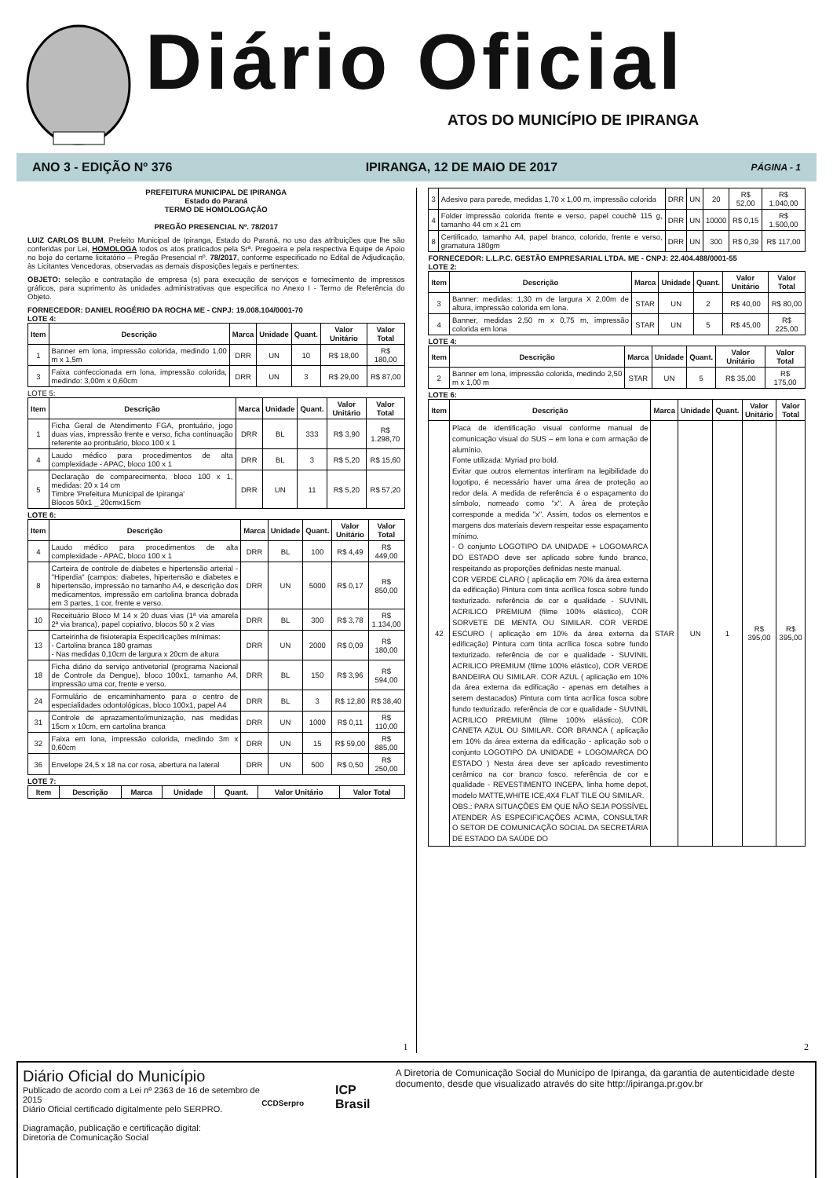Diário Oficial
ATOS DO MUNICÍPIO DE IPIRANGA
ANO 3 - EDIÇÃO Nº 376 IPIRANGA, 12 DE MAIO DE 2017 PÁGINA - 1
PREFEITURA MUNICIPAL DE IPIRANGA
Estado do Paraná
TERMO DE HOMOLOGAÇÃO
PREGÃO PRESENCIAL Nº. 78/2017
LUIZ CARLOS BLUM, Prefeito Municipal de Ipiranga, Estado do Paraná, no uso das atribuições que lhe são conferidas por Lei, HOMOLOGA todos os atos praticados pela Srª. Pregoeira e pela respectiva Equipe de Apoio no bojo do certame licitatório – Pregão Presencial nº. 78/2017, conforme especificado no Edital de Adjudicação, às Licitantes Vencedoras, observadas as demais disposições legais e pertinentes:
OBJETO: seleção e contratação de empresa (s) para execução de serviços e fornecimento de impressos gráficos, para suprimento às unidades administrativas que especifica no Anexo I - Termo de Referência do Objeto.
FORNECEDOR: DANIEL ROGÉRIO DA ROCHA ME - CNPJ: 19.008.104/0001-70
LOTE 4:
| Item | Descrição | Marca | Unidade | Quant. | Valor Unitário | Valor Total |
| --- | --- | --- | --- | --- | --- | --- |
| 1 | Banner em lona, impressão colorida, medindo 1,00 m x 1,5m | DRR | UN | 10 | R$ 18,00 | R$ 180,00 |
| 3 | Faixa confeccionada em lona, impressão colorida, medindo: 3,00m x 0,60cm | DRR | UN | 3 | R$ 29,00 | R$ 87,00 |
LOTE 5:
| Item | Descrição | Marca | Unidade | Quant. | Valor Unitário | Valor Total |
| --- | --- | --- | --- | --- | --- | --- |
| 1 | Ficha Geral de Atendimento FGA, prontuário, jogo duas vias, impressão frente e verso, ficha continuação referente ao prontuário, bloco 100 x 1 | DRR | BL | 333 | R$ 3,90 | R$ 1.298,70 |
| 4 | Laudo médico para procedimentos de alta complexidade - APAC, bloco 100 x 1 | DRR | BL | 3 | R$ 5,20 | R$ 15,60 |
| 5 | Declaração de comparecimento, bloco 100 x 1, medidas: 20 x 14 cm Timbre 'Prefeitura Municipal de Ipiranga' Blocos 50x1 _ 20cmx15cm | DRR | UN | 11 | R$ 5,20 | R$ 57,20 |
LOTE 6:
| Item | Descrição | Marca | Unidade | Quant. | Valor Unitário | Valor Total |
| --- | --- | --- | --- | --- | --- | --- |
| 4 | Laudo médico para procedimentos de alta complexidade - APAC, bloco 100 x 1 | DRR | BL | 100 | R$ 4,49 | R$ 449,00 |
| 8 | Carteira de controle de diabetes e hipertensão arterial - "Hiperdia" (campos: diabetes, hipertensão e diabetes e hipertensão, impressão no tamanho A4, e descrição dos medicamentos, impressão em cartolina branca dobrada em 3 partes, 1 cor, frente e verso. | DRR | UN | 5000 | R$ 0,17 | R$ 850,00 |
| 10 | Receituário Bloco M 14 x 20 duas vias (1ª via amarela 2ª via branca), papel copiativo, blocos 50 x 2 vias | DRR | BL | 300 | R$ 3,78 | R$ 1.134,00 |
| 13 | Carteirinha de fisioterapia Especificações mínimas: - Cartolina branca 180 gramas - Nas medidas 0,10cm de largura x 20cm de altura | DRR | UN | 2000 | R$ 0,09 | R$ 180,00 |
| 18 | Ficha diário do serviço antivetorial (programa Nacional de Controle da Dengue), bloco 100x1, tamanho A4, impressão uma cor, frente e verso. | DRR | BL | 150 | R$ 3,96 | R$ 594,00 |
| 24 | Formulário de encaminhamento para o centro de especialidades odontológicas, bloco 100x1, papel A4 | DRR | BL | 3 | R$ 12,80 | R$ 38,40 |
| 31 | Controle de aprazamento/imunização, nas medidas 15cm x 10cm, em cartolina branca | DRR | UN | 1000 | R$ 0,11 | R$ 110,00 |
| 32 | Faixa em lona, impressão colorida, medindo 3m x 0,60cm | DRR | UN | 15 | R$ 59,00 | R$ 885,00 |
| 36 | Envelope 24,5 x 18 na cor rosa, abertura na lateral | DRR | UN | 500 | R$ 0,50 | R$ 250,00 |
LOTE 7:
| Item | Descrição | Marca | Unidade | Quant. | Valor Unitário | Valor Total |
| --- | --- | --- | --- | --- | --- | --- |
1
| 3 | Adesivo para parede, medidas 1,70 x 1,00 m, impressão colorida | DRR | UN | 20 | R$ 52,00 | R$ 1.040,00 |
| 4 | Folder impressão colorida frente e verso, papel couchê 115 g, tamanho 44 cm x 21 cm | DRR | UN | 10000 | R$ 0,15 | R$ 1.500,00 |
| 8 | Certificado, tamanho A4, papel branco, colorido, frente e verso, gramatura 180gm | DRR | UN | 300 | R$ 0,39 | R$ 117,00 |
FORNECEDOR: L.L.P.C. GESTÃO EMPRESARIAL LTDA. ME - CNPJ: 22.404.488/0001-55
LOTE 2:
| Item | Descrição | Marca | Unidade | Quant. | Valor Unitário | Valor Total |
| --- | --- | --- | --- | --- | --- | --- |
| 3 | Banner: medidas: 1,30 m de largura X 2,00m de altura, impressão colorida em lona. | STAR | UN | 2 | R$ 40,00 | R$ 80,00 |
| 4 | Banner, medidas 2,50 m x 0,75 m, impressão colorida em lona | STAR | UN | 5 | R$ 45,00 | R$ 225,00 |
LOTE 4:
| Item | Descrição | Marca | Unidade | Quant. | Valor Unitário | Valor Total |
| --- | --- | --- | --- | --- | --- | --- |
| 2 | Banner em lona, impressão colorida, medindo 2,50 m x 1,00 m | STAR | UN | 5 | R$ 35,00 | R$ 175,00 |
LOTE 6:
| Item | Descrição | Marca | Unidade | Quant. | Valor Unitário | Valor Total |
| --- | --- | --- | --- | --- | --- | --- |
| 42 | Placa de identificação visual conforme manual de comunicação visual do SUS – em lona e com armação de alumínio. Fonte utilizada: Myriad pro bold. Evitar que outros elementos interfiram na legibilidade do logotipo, é necessário haver uma área de proteção ao redor dela. A medida de referência é o espaçamento do símbolo, nomeado como "x". A área de proteção corresponde a medida "x". Assim, todos os elementos e margens dos materiais devem respeitar esse espaçamento mínimo. - O conjunto LOGOTIPO DA UNIDADE + LOGOMARCA DO ESTADO deve ser aplicado sobre fundo branco, respeitando as proporções definidas neste manual. COR VERDE CLARO ( aplicação em 70% da área externa da edificação) Pintura com tinta acrílica fosca sobre fundo texturizado. referência de cor e qualidade - SUVINIL ACRILICO PREMIUM (filme 100% elástico), COR SORVETE DE MENTA OU SIMILAR. COR VERDE ESCURO ( aplicação em 10% da área externa da edificação) Pintura com tinta acrílica fosca sobre fundo texturizado. referência de cor e qualidade - SUVINIL ACRILICO PREMIUM (filme 100% elástico), COR VERDE BANDEIRA OU SIMILAR. COR AZUL ( aplicação em 10% da área externa da edificação - apenas em detalhes a serem destacados) Pintura com tinta acrílica fosca sobre fundo texturizado. referência de cor e qualidade - SUVINIL ACRILICO PREMIUM (filme 100% elástico), COR CANETA AZUL OU SIMILAR. COR BRANCA ( aplicação em 10% da área externa da edificação - aplicação sob o conjunto LOGOTIPO DA UNIDADE + LOGOMARCA DO ESTADO ) Nesta área deve ser aplicado revestimento cerâmico na cor branco fosco. referência de cor e qualidade - REVESTIMENTO INCEPA, linha home depot, modelo MATTE,WHITE ICE,4X4 FLAT TILE OU SIMILAR. OBS.: PARA SITUAÇÕES EM QUE NÃO SEJA POSSÍVEL ATENDER ÀS ESPECIFICAÇÕES ACIMA, CONSULTAR O SETOR DE COMUNICAÇÃO SOCIAL DA SECRETÁRIA DE ESTADO DA SAÚDE DO | STAR | UN | 1 | R$ 395,00 | R$ 395,00 |
2
Diário Oficial do Município
Publicado de acordo com a Lei nº 2363 de 16 de setembro de 2015
Diário Oficial certificado digitalmente pelo SERPRO.
Diagramação, publicação e certificação digital:
Diretoria de Comunicação Social
CCDSerpro
ICP Brasil
A Diretoria de Comunicação Social do Municípo de Ipiranga, da garantia de autenticidade deste documento, desde que visualizado através do site http://ipiranga.pr.gov.br